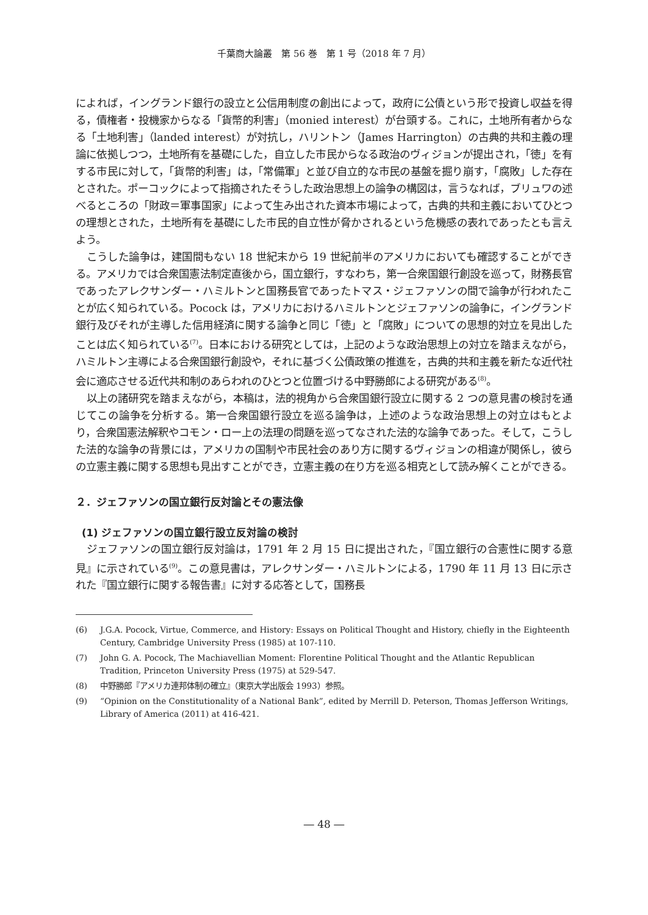千葉商大論叢　第 56 巻　第 1 号（2018 年 7 月）
によれば，イングランド銀行の設立と公信用制度の創出によって，政府に公債という形で投資し収益を得る，債権者・投機家からなる「貨幣的利害」（monied interest）が台頭する。これに，土地所有者からなる「土地利害」（landed interest）が対抗し，ハリントン（James Harrington）の古典的共和主義の理論に依拠しつつ，土地所有を基礎にした，自立した市民からなる政治のヴィジョンが提出され，「徳」を有する市民に対して，「貨幣的利害」は，「常備軍」と並び自立的な市民の基盤を掘り崩す，「腐敗」した存在とされた。ポーコックによって指摘されたそうした政治思想上の論争の構図は，言うなれば，ブリュワの述べるところの「財政＝軍事国家」によって生み出された資本市場によって，古典的共和主義においてひとつの理想とされた，土地所有を基礎にした市民的自立性が脅かされるという危機感の表れであったとも言えよう。
こうした論争は，建国間もない 18 世紀末から 19 世紀前半のアメリカにおいても確認することができる。アメリカでは合衆国憲法制定直後から，国立銀行，すなわち，第一合衆国銀行創設を巡って，財務長官であったアレクサンダー・ハミルトンと国務長官であったトマス・ジェファソンの間で論争が行われたことが広く知られている。Pocock は，アメリカにおけるハミルトンとジェファソンの論争に，イングランド銀行及びそれが主導した信用経済に関する論争と同じ「徳」と「腐敗」についての思想的対立を見出したことは広く知られている<sup>(7)</sup>。日本における研究としては，上記のような政治思想上の対立を踏まえながら，ハミルトン主導による合衆国銀行創設や，それに基づく公債政策の推進を，古典的共和主義を新たな近代社会に適応させる近代共和制のあらわれのひとつと位置づける中野勝郎による研究がある<sup>(8)</sup>。
以上の諸研究を踏まえながら，本稿は，法的視角から合衆国銀行設立に関する 2 つの意見書の検討を通じてこの論争を分析する。第一合衆国銀行設立を巡る論争は，上述のような政治思想上の対立はもとより，合衆国憲法解釈やコモン・ロー上の法理の問題を巡ってなされた法的な論争であった。そして，こうした法的な論争の背景には，アメリカの国制や市民社会のあり方に関するヴィジョンの相違が関係し，彼らの立憲主義に関する思想も見出すことができ，立憲主義の在り方を巡る相克として読み解くことができる。
２．ジェファソンの国立銀行反対論とその憲法像
(1) ジェファソンの国立銀行設立反対論の検討
ジェファソンの国立銀行反対論は，1791 年 2 月 15 日に提出された，『国立銀行の合憲性に関する意見』に示されている<sup>(9)</sup>。この意見書は，アレクサンダー・ハミルトンによる，1790 年 11 月 13 日に示された『国立銀行に関する報告書』に対する応答として，国務長
(6) J.G.A. Pocock, Virtue, Commerce, and History: Essays on Political Thought and History, chiefly in the Eighteenth Century, Cambridge University Press (1985) at 107-110.
(7) John G. A. Pocock, The Machiavellian Moment: Florentine Political Thought and the Atlantic Republican Tradition, Princeton University Press (1975) at 529-547.
(8) 中野勝郎『アメリカ連邦体制の確立』（東京大学出版会 1993）参照。
(9) “Opinion on the Constitutionality of a National Bank”, edited by Merrill D. Peterson, Thomas Jefferson Writings, Library of America (2011) at 416-421.
― 48 ―